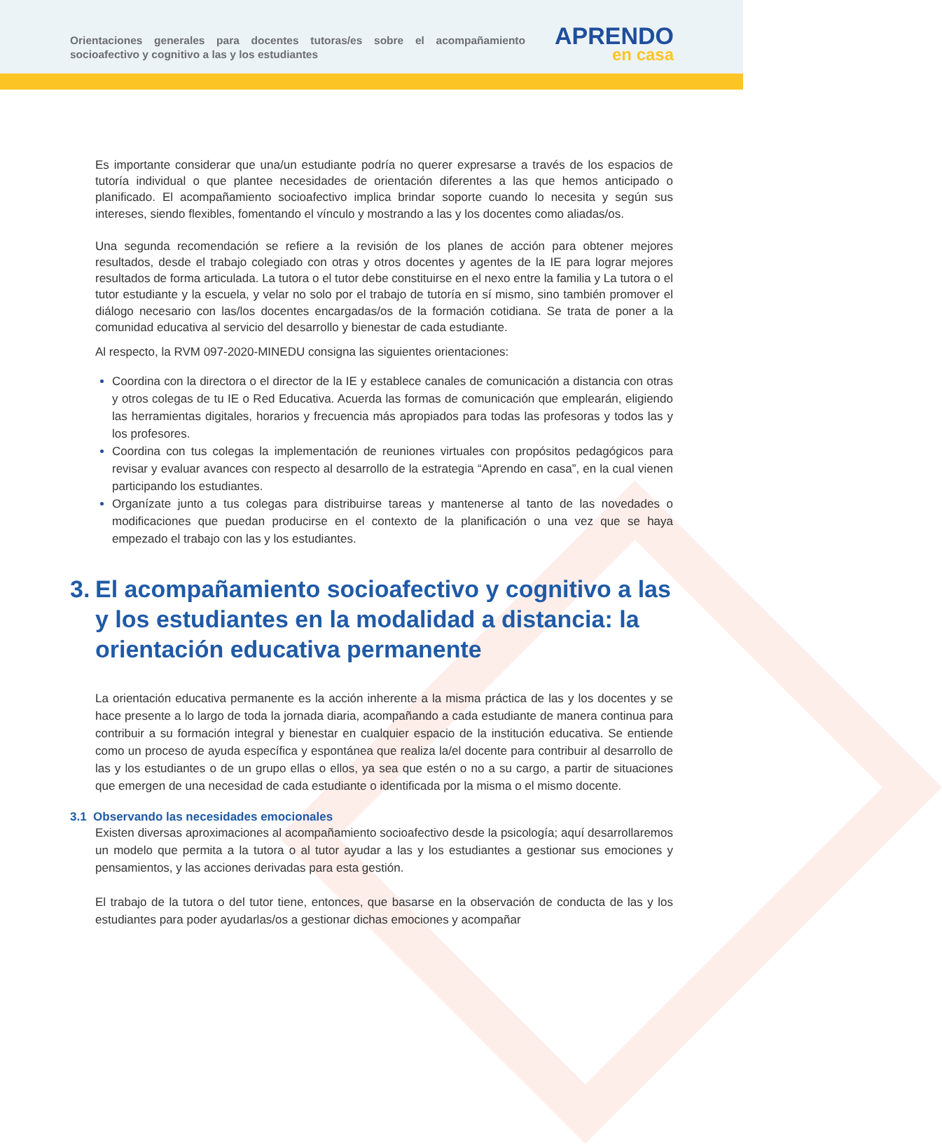Orientaciones generales para docentes tutoras/es sobre el acompañamiento socioafectivo y cognitivo a las y los estudiantes
APRENDO
en casa
Es importante considerar que una/un estudiante podría no querer expresarse a través de los espacios de tutoría individual o que plantee necesidades de orientación diferentes a las que hemos anticipado o planificado. El acompañamiento socioafectivo implica brindar soporte cuando lo necesita y según sus intereses, siendo flexibles, fomentando el vínculo y mostrando a las y los docentes como aliadas/os.
Una segunda recomendación se refiere a la revisión de los planes de acción para obtener mejores resultados, desde el trabajo colegiado con otras y otros docentes y agentes de la IE para lograr mejores resultados de forma articulada. La tutora o el tutor debe constituirse en el nexo entre la familia y La tutora o el tutor estudiante y la escuela, y velar no solo por el trabajo de tutoría en sí mismo, sino también promover el diálogo necesario con las/los docentes encargadas/os de la formación cotidiana. Se trata de poner a la comunidad educativa al servicio del desarrollo y bienestar de cada estudiante.
Al respecto, la RVM 097-2020-MINEDU consigna las siguientes orientaciones:
Coordina con la directora o el director de la IE y establece canales de comunicación a distancia con otras y otros colegas de tu IE o Red Educativa. Acuerda las formas de comunicación que emplearán, eligiendo las herramientas digitales, horarios y frecuencia más apropiados para todas las profesoras y todos las y los profesores.
Coordina con tus colegas la implementación de reuniones virtuales con propósitos pedagógicos para revisar y evaluar avances con respecto al desarrollo de la estrategia “Aprendo en casa”, en la cual vienen participando los estudiantes.
Organízate junto a tus colegas para distribuirse tareas y mantenerse al tanto de las novedades o modificaciones que puedan producirse en el contexto de la planificación o una vez que se haya empezado el trabajo con las y los estudiantes.
3.
El acompañamiento socioafectivo y cognitivo a las y los estudiantes en la modalidad a distancia: la orientación educativa permanente
La orientación educativa permanente es la acción inherente a la misma práctica de las y los docentes y se hace presente a lo largo de toda la jornada diaria, acompañando a cada estudiante de manera continua para contribuir a su formación integral y bienestar en cualquier espacio de la institución educativa. Se entiende como un proceso de ayuda específica y espontánea que realiza la/el docente para contribuir al desarrollo de las y los estudiantes o de un grupo ellas o ellos, ya sea que estén o no a su cargo, a partir de situaciones que emergen de una necesidad de cada estudiante o identificada por la misma o el mismo docente.
3.1 Observando las necesidades emocionales
Existen diversas aproximaciones al acompañamiento socioafectivo desde la psicología; aquí desarrollaremos un modelo que permita a la tutora o al tutor ayudar a las y los estudiantes a gestionar sus emociones y pensamientos, y las acciones derivadas para esta gestión.
El trabajo de la tutora o del tutor tiene, entonces, que basarse en la observación de conducta de las y los estudiantes para poder ayudarlas/os a gestionar dichas emociones y acompañar